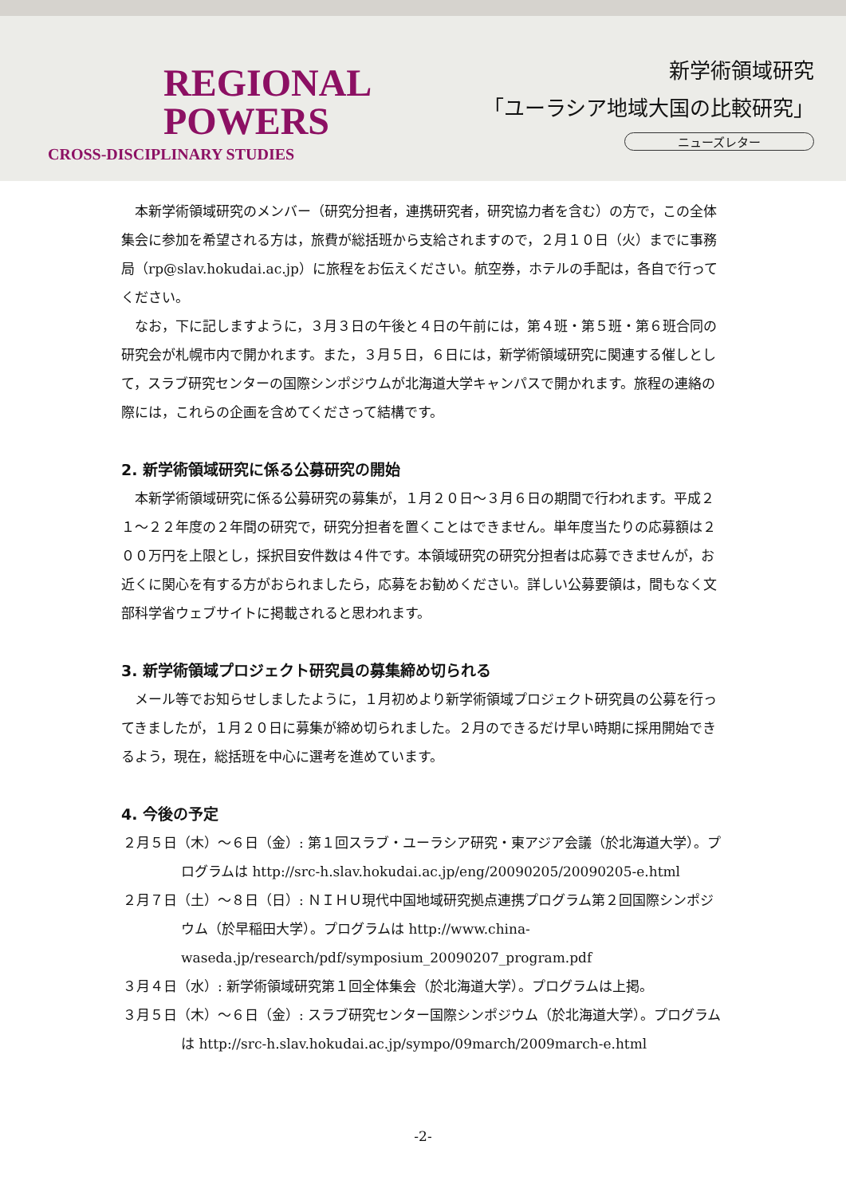REGIONAL
POWERS
CROSS-DISCIPLINARY STUDIES
新学術領域研究
「ユーラシア地域大国の比較研究」
ニューズレター
本新学術領域研究のメンバー（研究分担者，連携研究者，研究協力者を含む）の方で，この全体集会に参加を希望される方は，旅費が総括班から支給されますので，２月１０日（火）までに事務局（rp@slav.hokudai.ac.jp）に旅程をお伝えください。航空券，ホテルの手配は，各自で行ってください。
なお，下に記しますように，３月３日の午後と４日の午前には，第４班・第５班・第６班合同の研究会が札幌市内で開かれます。また，３月５日，６日には，新学術領域研究に関連する催しとして，スラブ研究センターの国際シンポジウムが北海道大学キャンパスで開かれます。旅程の連絡の際には，これらの企画を含めてくださって結構です。
2. 新学術領域研究に係る公募研究の開始
本新学術領域研究に係る公募研究の募集が，１月２０日～３月６日の期間で行われます。平成２１～２２年度の２年間の研究で，研究分担者を置くことはできません。単年度当たりの応募額は２００万円を上限とし，採択目安件数は４件です。本領域研究の研究分担者は応募できませんが，お近くに関心を有する方がおられましたら，応募をお勧めください。詳しい公募要領は，間もなく文部科学省ウェブサイトに掲載されると思われます。
3. 新学術領域プロジェクト研究員の募集締め切られる
メール等でお知らせしましたように，１月初めより新学術領域プロジェクト研究員の公募を行ってきましたが，１月２０日に募集が締め切られました。２月のできるだけ早い時期に採用開始できるよう，現在，総括班を中心に選考を進めています。
4. 今後の予定
２月５日（木）～６日（金）: 第１回スラブ・ユーラシア研究・東アジア会議（於北海道大学）。プログラムは http://src-h.slav.hokudai.ac.jp/eng/20090205/20090205-e.html
２月７日（土）～８日（日）: ＮＩＨＵ現代中国地域研究拠点連携プログラム第２回国際シンポジウム（於早稲田大学）。プログラムは http://www.china-waseda.jp/research/pdf/symposium_20090207_program.pdf
３月４日（水）: 新学術領域研究第１回全体集会（於北海道大学）。プログラムは上掲。
３月５日（木）～６日（金）: スラブ研究センター国際シンポジウム（於北海道大学）。プログラムは http://src-h.slav.hokudai.ac.jp/sympo/09march/2009march-e.html
-2-